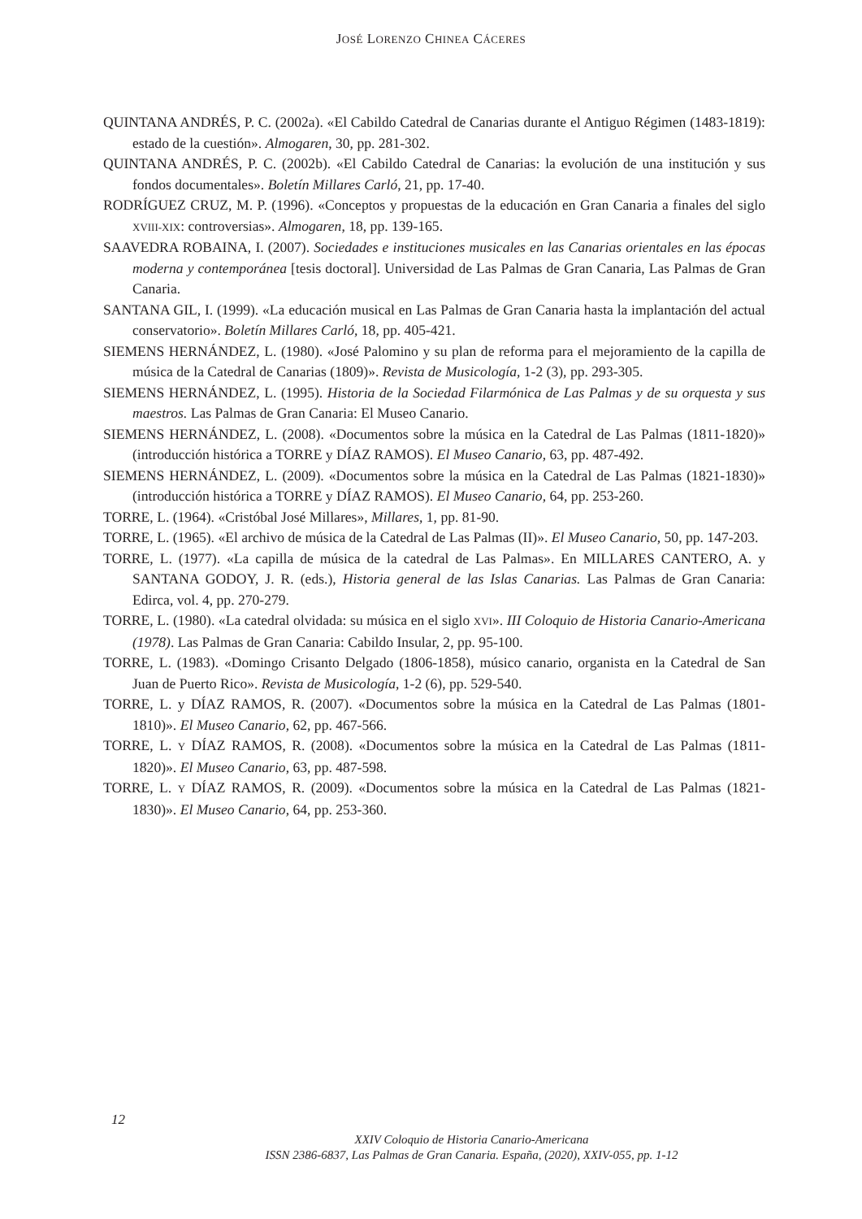JOSÉ LORENZO CHINEA CÁCERES
QUINTANA ANDRÉS, P. C. (2002a). «El Cabildo Catedral de Canarias durante el Antiguo Régimen (1483-1819): estado de la cuestión». Almogaren, 30, pp. 281-302.
QUINTANA ANDRÉS, P. C. (2002b). «El Cabildo Catedral de Canarias: la evolución de una institución y sus fondos documentales». Boletín Millares Carló, 21, pp. 17-40.
RODRÍGUEZ CRUZ, M. P. (1996). «Conceptos y propuestas de la educación en Gran Canaria a finales del siglo XVIII-XIX: controversias». Almogaren, 18, pp. 139-165.
SAAVEDRA ROBAINA, I. (2007). Sociedades e instituciones musicales en las Canarias orientales en las épocas moderna y contemporánea [tesis doctoral]. Universidad de Las Palmas de Gran Canaria, Las Palmas de Gran Canaria.
SANTANA GIL, I. (1999). «La educación musical en Las Palmas de Gran Canaria hasta la implantación del actual conservatorio». Boletín Millares Carló, 18, pp. 405-421.
SIEMENS HERNÁNDEZ, L. (1980). «José Palomino y su plan de reforma para el mejoramiento de la capilla de música de la Catedral de Canarias (1809)». Revista de Musicología, 1-2 (3), pp. 293-305.
SIEMENS HERNÁNDEZ, L. (1995). Historia de la Sociedad Filarmónica de Las Palmas y de su orquesta y sus maestros. Las Palmas de Gran Canaria: El Museo Canario.
SIEMENS HERNÁNDEZ, L. (2008). «Documentos sobre la música en la Catedral de Las Palmas (1811-1820)» (introducción histórica a TORRE y DÍAZ RAMOS). El Museo Canario, 63, pp. 487-492.
SIEMENS HERNÁNDEZ, L. (2009). «Documentos sobre la música en la Catedral de Las Palmas (1821-1830)» (introducción histórica a TORRE y DÍAZ RAMOS). El Museo Canario, 64, pp. 253-260.
TORRE, L. (1964). «Cristóbal José Millares», Millares, 1, pp. 81-90.
TORRE, L. (1965). «El archivo de música de la Catedral de Las Palmas (II)». El Museo Canario, 50, pp. 147-203.
TORRE, L. (1977). «La capilla de música de la catedral de Las Palmas». En MILLARES CANTERO, A. y SANTANA GODOY, J. R. (eds.), Historia general de las Islas Canarias. Las Palmas de Gran Canaria: Edirca, vol. 4, pp. 270-279.
TORRE, L. (1980). «La catedral olvidada: su música en el siglo XVI». III Coloquio de Historia Canario-Americana (1978). Las Palmas de Gran Canaria: Cabildo Insular, 2, pp. 95-100.
TORRE, L. (1983). «Domingo Crisanto Delgado (1806-1858), músico canario, organista en la Catedral de San Juan de Puerto Rico». Revista de Musicología, 1-2 (6), pp. 529-540.
TORRE, L. y DÍAZ RAMOS, R. (2007). «Documentos sobre la música en la Catedral de Las Palmas (1801-1810)». El Museo Canario, 62, pp. 467-566.
TORRE, L. Y DÍAZ RAMOS, R. (2008). «Documentos sobre la música en la Catedral de Las Palmas (1811-1820)». El Museo Canario, 63, pp. 487-598.
TORRE, L. Y DÍAZ RAMOS, R. (2009). «Documentos sobre la música en la Catedral de Las Palmas (1821-1830)». El Museo Canario, 64, pp. 253-360.
12
XXIV Coloquio de Historia Canario-Americana
ISSN 2386-6837, Las Palmas de Gran Canaria. España, (2020), XXIV-055, pp. 1-12